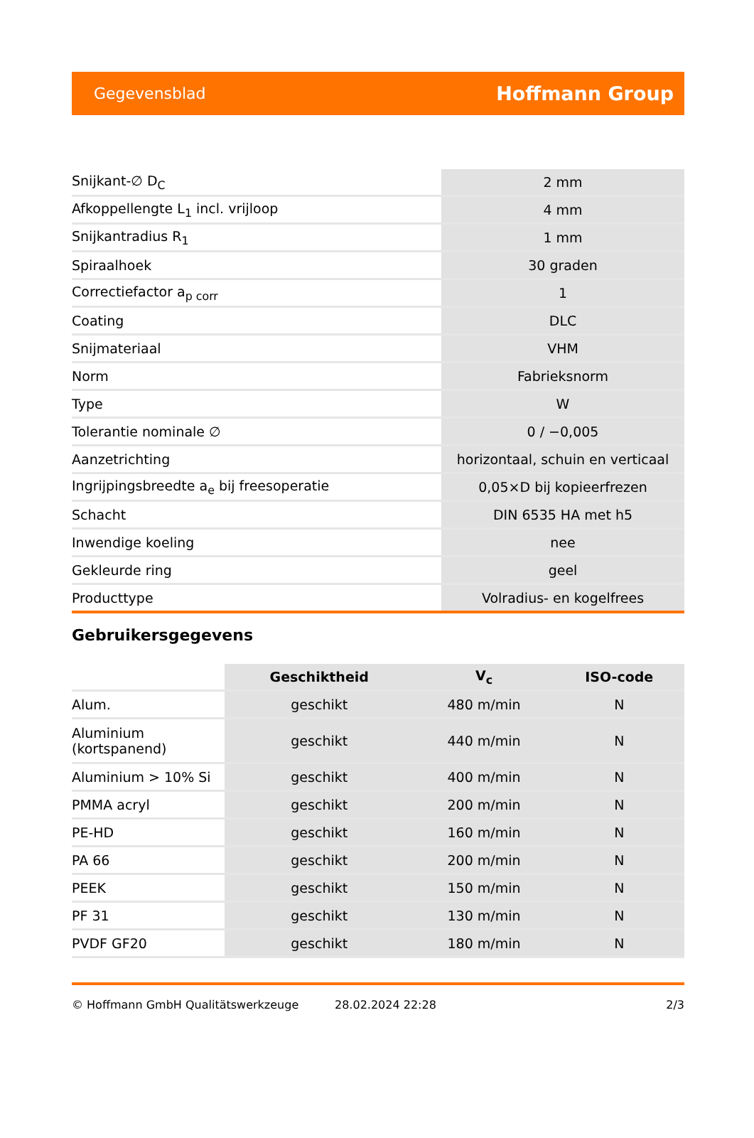Gegevensblad Hoffmann Group
| Snijkant-∅ D<sub>C</sub> | 2 mm |
| Afkoppellengte L<sub>1</sub> incl. vrijloop | 4 mm |
| Snijkantradius R<sub>1</sub> | 1 mm |
| Spiraalhoek | 30 graden |
| Correctiefactor a<sub>p corr</sub> | 1 |
| Coating | DLC |
| Snijmateriaal | VHM |
| Norm | Fabrieksnorm |
| Type | W |
| Tolerantie nominale ∅ | 0 / −0,005 |
| Aanzetrichting | horizontaal, schuin en verticaal |
| Ingrijpingsbreedte a<sub>e</sub> bij freesoperatie | 0,05×D bij kopieerfrezen |
| Schacht | DIN 6535 HA met h5 |
| Inwendige koeling | nee |
| Gekleurde ring | geel |
| Producttype | Volradius- en kogelfrees |
Gebruikersgegevens
| | Geschiktheid | V<sub>c</sub> | ISO-code |
| Alum. | geschikt | 480 m/min | N |
| Aluminium (kortspanend) | geschikt | 440 m/min | N |
| Aluminium > 10% Si | geschikt | 400 m/min | N |
| PMMA acryl | geschikt | 200 m/min | N |
| PE-HD | geschikt | 160 m/min | N |
| PA 66 | geschikt | 200 m/min | N |
| PEEK | geschikt | 150 m/min | N |
| PF 31 | geschikt | 130 m/min | N |
| PVDF GF20 | geschikt | 180 m/min | N |
© Hoffmann GmbH Qualitätswerkzeuge 28.02.2024 22:28 2/3